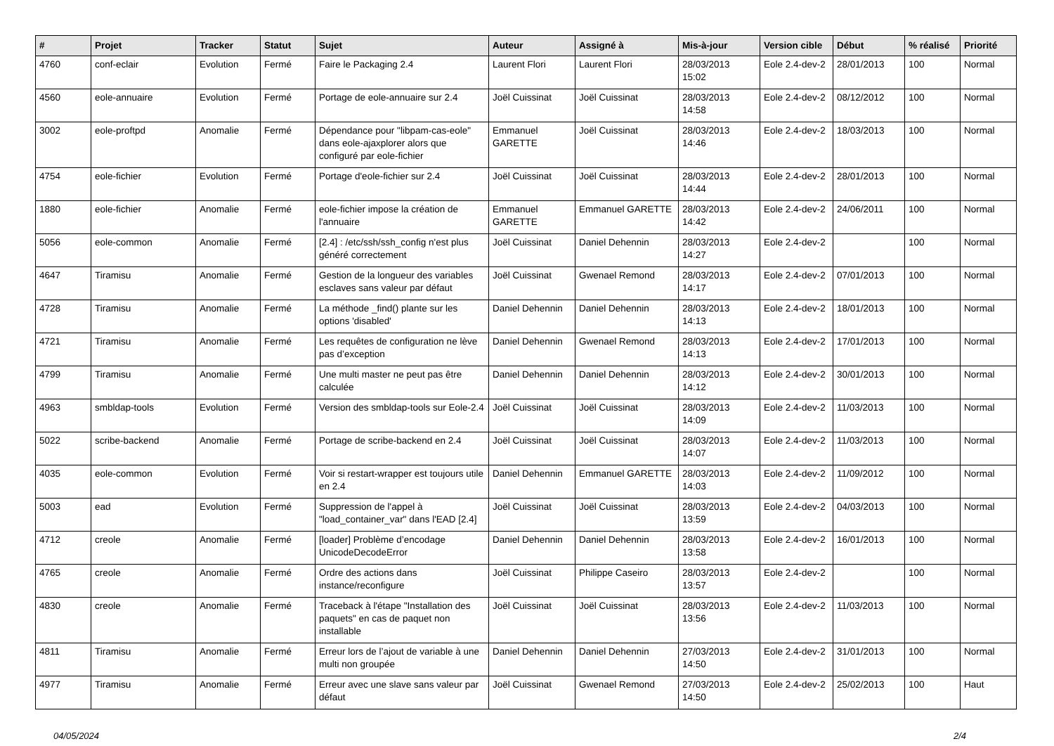| # | Projet | Tracker | Statut | Sujet | Auteur | Assigné à | Mis-à-jour | Version cible | Début | % réalisé | Priorité |
| --- | --- | --- | --- | --- | --- | --- | --- | --- | --- | --- | --- |
| 4760 | conf-eclair | Evolution | Fermé | Faire le Packaging 2.4 | Laurent Flori | Laurent Flori | 28/03/2013 15:02 | Eole 2.4-dev-2 | 28/01/2013 | 100 | Normal |
| 4560 | eole-annuaire | Evolution | Fermé | Portage de eole-annuaire sur 2.4 | Joël Cuissinat | Joël Cuissinat | 28/03/2013 14:58 | Eole 2.4-dev-2 | 08/12/2012 | 100 | Normal |
| 3002 | eole-proftpd | Anomalie | Fermé | Dépendance pour "libpam-cas-eole" dans eole-ajaxplorer alors que configuré par eole-fichier | Emmanuel GARETTE | Joël Cuissinat | 28/03/2013 14:46 | Eole 2.4-dev-2 | 18/03/2013 | 100 | Normal |
| 4754 | eole-fichier | Evolution | Fermé | Portage d'eole-fichier sur 2.4 | Joël Cuissinat | Joël Cuissinat | 28/03/2013 14:44 | Eole 2.4-dev-2 | 28/01/2013 | 100 | Normal |
| 1880 | eole-fichier | Anomalie | Fermé | eole-fichier impose la création de l'annuaire | Emmanuel GARETTE | Emmanuel GARETTE | 28/03/2013 14:42 | Eole 2.4-dev-2 | 24/06/2011 | 100 | Normal |
| 5056 | eole-common | Anomalie | Fermé | [2.4] : /etc/ssh/ssh_config n'est plus généré correctement | Joël Cuissinat | Daniel Dehennin | 28/03/2013 14:27 | Eole 2.4-dev-2 | | 100 | Normal |
| 4647 | Tiramisu | Anomalie | Fermé | Gestion de la longueur des variables esclaves sans valeur par défaut | Joël Cuissinat | Gwenael Remond | 28/03/2013 14:17 | Eole 2.4-dev-2 | 07/01/2013 | 100 | Normal |
| 4728 | Tiramisu | Anomalie | Fermé | La méthode _find() plante sur les options 'disabled' | Daniel Dehennin | Daniel Dehennin | 28/03/2013 14:13 | Eole 2.4-dev-2 | 18/01/2013 | 100 | Normal |
| 4721 | Tiramisu | Anomalie | Fermé | Les requêtes de configuration ne lève pas d’exception | Daniel Dehennin | Gwenael Remond | 28/03/2013 14:13 | Eole 2.4-dev-2 | 17/01/2013 | 100 | Normal |
| 4799 | Tiramisu | Anomalie | Fermé | Une multi master ne peut pas être calculée | Daniel Dehennin | Daniel Dehennin | 28/03/2013 14:12 | Eole 2.4-dev-2 | 30/01/2013 | 100 | Normal |
| 4963 | smbldap-tools | Evolution | Fermé | Version des smbldap-tools sur Eole-2.4 | Joël Cuissinat | Joël Cuissinat | 28/03/2013 14:09 | Eole 2.4-dev-2 | 11/03/2013 | 100 | Normal |
| 5022 | scribe-backend | Anomalie | Fermé | Portage de scribe-backend en 2.4 | Joël Cuissinat | Joël Cuissinat | 28/03/2013 14:07 | Eole 2.4-dev-2 | 11/03/2013 | 100 | Normal |
| 4035 | eole-common | Evolution | Fermé | Voir si restart-wrapper est toujours utile en 2.4 | Daniel Dehennin | Emmanuel GARETTE | 28/03/2013 14:03 | Eole 2.4-dev-2 | 11/09/2012 | 100 | Normal |
| 5003 | ead | Evolution | Fermé | Suppression de l'appel à "load_container_var" dans l'EAD [2.4] | Joël Cuissinat | Joël Cuissinat | 28/03/2013 13:59 | Eole 2.4-dev-2 | 04/03/2013 | 100 | Normal |
| 4712 | creole | Anomalie | Fermé | [loader] Problème d’encodage UnicodeDecodeError | Daniel Dehennin | Daniel Dehennin | 28/03/2013 13:58 | Eole 2.4-dev-2 | 16/01/2013 | 100 | Normal |
| 4765 | creole | Anomalie | Fermé | Ordre des actions dans instance/reconfigure | Joël Cuissinat | Philippe Caseiro | 28/03/2013 13:57 | Eole 2.4-dev-2 | | 100 | Normal |
| 4830 | creole | Anomalie | Fermé | Traceback à l'étape "Installation des paquets" en cas de paquet non installable | Joël Cuissinat | Joël Cuissinat | 28/03/2013 13:56 | Eole 2.4-dev-2 | 11/03/2013 | 100 | Normal |
| 4811 | Tiramisu | Anomalie | Fermé | Erreur lors de l’ajout de variable à une multi non groupée | Daniel Dehennin | Daniel Dehennin | 27/03/2013 14:50 | Eole 2.4-dev-2 | 31/01/2013 | 100 | Normal |
| 4977 | Tiramisu | Anomalie | Fermé | Erreur avec une slave sans valeur par défaut | Joël Cuissinat | Gwenael Remond | 27/03/2013 14:50 | Eole 2.4-dev-2 | 25/02/2013 | 100 | Haut |
04/05/2024 2/4